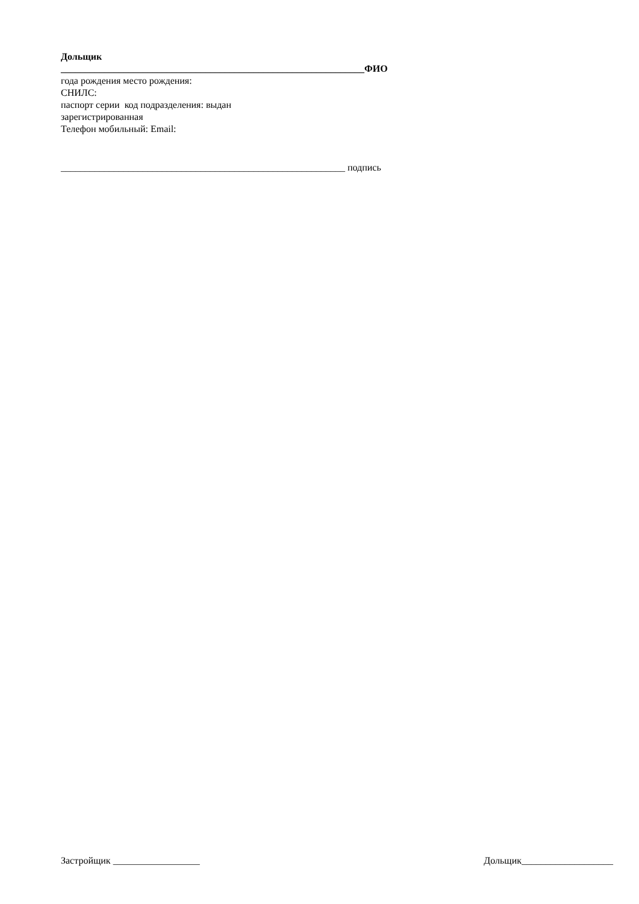Дольщик
_______________________________________________________________ФИО
года рождения место рождения:
СНИЛС:
паспорт серии код подразделения: выдан
зарегистрированная
Телефон мобильный: Email:
___________________________________________________________ подпись
Застройщик __________________ Дольщик___________________